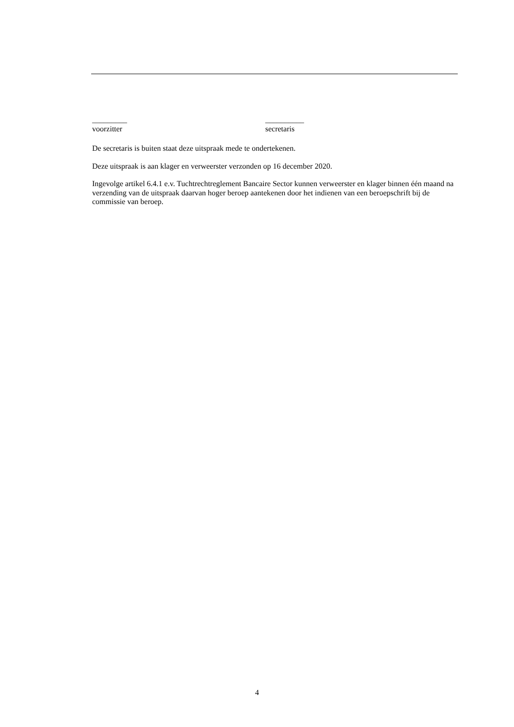_________
voorzitter
__________
secretaris
De secretaris is buiten staat deze uitspraak mede te ondertekenen.
Deze uitspraak is aan klager en verweerster verzonden op 16 december 2020.
Ingevolge artikel 6.4.1 e.v. Tuchtrechtreglement Bancaire Sector kunnen verweerster en klager binnen één maand na verzending van de uitspraak daarvan hoger beroep aantekenen door het indienen van een beroepschrift bij de commissie van beroep.
4